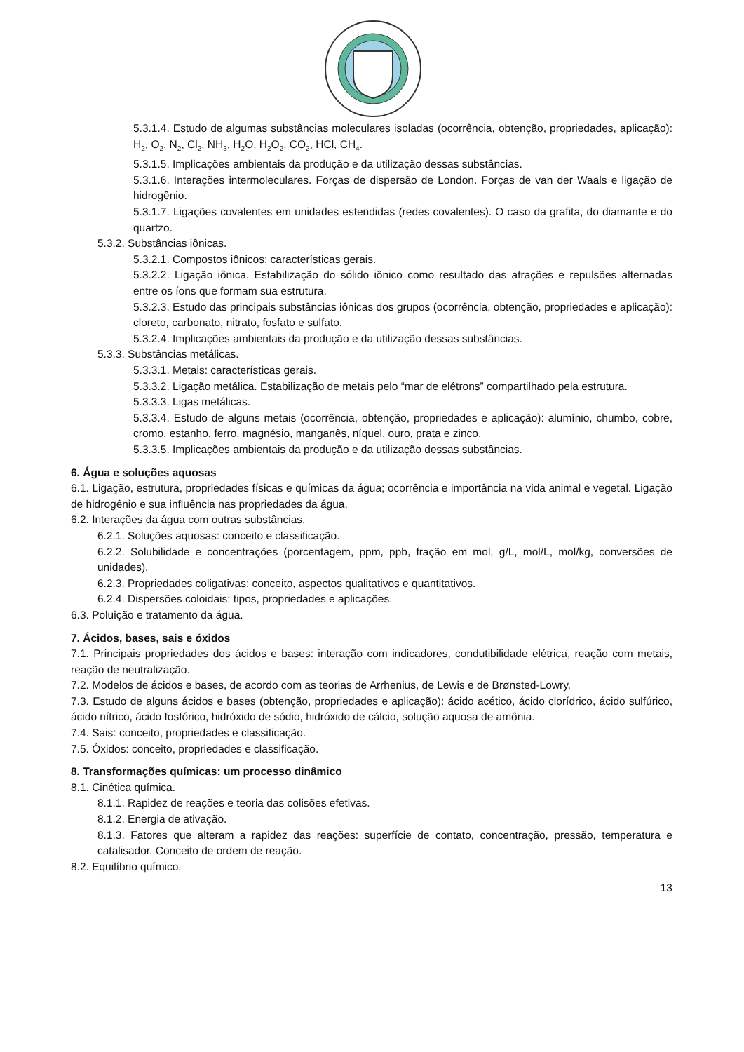5.3.1.4. Estudo de algumas substâncias moleculares isoladas (ocorrência, obtenção, propriedades, aplicação): H<sub>2</sub>, O<sub>2</sub>, N<sub>2</sub>, Cl<sub>2</sub>, NH<sub>3</sub>, H<sub>2</sub>O, H<sub>2</sub>O<sub>2</sub>, CO<sub>2</sub>, HCl, CH<sub>4</sub>.
5.3.1.5. Implicações ambientais da produção e da utilização dessas substâncias.
5.3.1.6. Interações intermoleculares. Forças de dispersão de London. Forças de van der Waals e ligação de hidrogênio.
5.3.1.7. Ligações covalentes em unidades estendidas (redes covalentes). O caso da grafita, do diamante e do quartzo.
5.3.2. Substâncias iônicas.
5.3.2.1. Compostos iônicos: características gerais.
5.3.2.2. Ligação iônica. Estabilização do sólido iônico como resultado das atrações e repulsões alternadas entre os íons que formam sua estrutura.
5.3.2.3. Estudo das principais substâncias iônicas dos grupos (ocorrência, obtenção, propriedades e aplicação): cloreto, carbonato, nitrato, fosfato e sulfato.
5.3.2.4. Implicações ambientais da produção e da utilização dessas substâncias.
5.3.3. Substâncias metálicas.
5.3.3.1. Metais: características gerais.
5.3.3.2. Ligação metálica. Estabilização de metais pelo “mar de elétrons” compartilhado pela estrutura.
5.3.3.3. Ligas metálicas.
5.3.3.4. Estudo de alguns metais (ocorrência, obtenção, propriedades e aplicação): alumínio, chumbo, cobre, cromo, estanho, ferro, magnésio, manganês, níquel, ouro, prata e zinco.
5.3.3.5. Implicações ambientais da produção e da utilização dessas substâncias.
6. Água e soluções aquosas
6.1. Ligação, estrutura, propriedades físicas e químicas da água; ocorrência e importância na vida animal e vegetal. Ligação de hidrogênio e sua influência nas propriedades da água.
6.2. Interações da água com outras substâncias.
6.2.1. Soluções aquosas: conceito e classificação.
6.2.2. Solubilidade e concentrações (porcentagem, ppm, ppb, fração em mol, g/L, mol/L, mol/kg, conversões de unidades).
6.2.3. Propriedades coligativas: conceito, aspectos qualitativos e quantitativos.
6.2.4. Dispersões coloidais: tipos, propriedades e aplicações.
6.3. Poluição e tratamento da água.
7. Ácidos, bases, sais e óxidos
7.1. Principais propriedades dos ácidos e bases: interação com indicadores, condutibilidade elétrica, reação com metais, reação de neutralização.
7.2. Modelos de ácidos e bases, de acordo com as teorias de Arrhenius, de Lewis e de Brønsted-Lowry.
7.3. Estudo de alguns ácidos e bases (obtenção, propriedades e aplicação): ácido acético, ácido clorídrico, ácido sulfúrico, ácido nítrico, ácido fosfórico, hidróxido de sódio, hidróxido de cálcio, solução aquosa de amônia.
7.4. Sais: conceito, propriedades e classificação.
7.5. Óxidos: conceito, propriedades e classificação.
8. Transformações químicas: um processo dinâmico
8.1. Cinética química.
8.1.1. Rapidez de reações e teoria das colisões efetivas.
8.1.2. Energia de ativação.
8.1.3. Fatores que alteram a rapidez das reações: superfície de contato, concentração, pressão, temperatura e catalisador. Conceito de ordem de reação.
8.2. Equilíbrio químico.
13